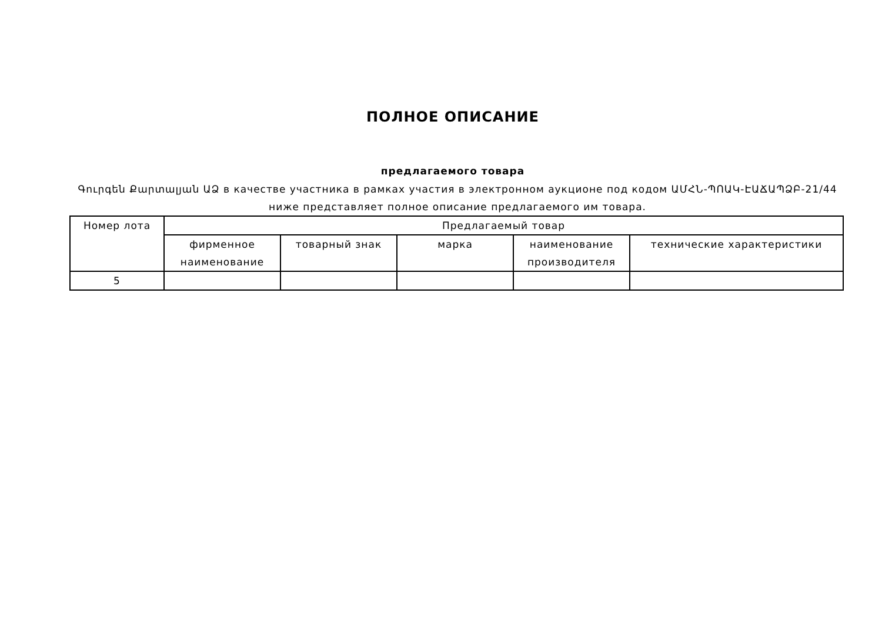ПОЛНОЕ ОПИСАНИЕ
предлагаемого товара
Գուրգեն Քարտալյան ԱՁ в качестве участника в рамках участия в электронном аукционе под кодом ԱՄՀՆ-ՊՈԱԿ-ԷԱՃԱՊՁԲ-21/44 ниже представляет полное описание предлагаемого им товара.
| Номер лота | Предлагаемый товар | | | | |
| --- | --- | --- | --- | --- | --- |
| | фирменное наименование | товарный знак | марка | наименование производителя | технические характеристики |
| 5 | | | | | |